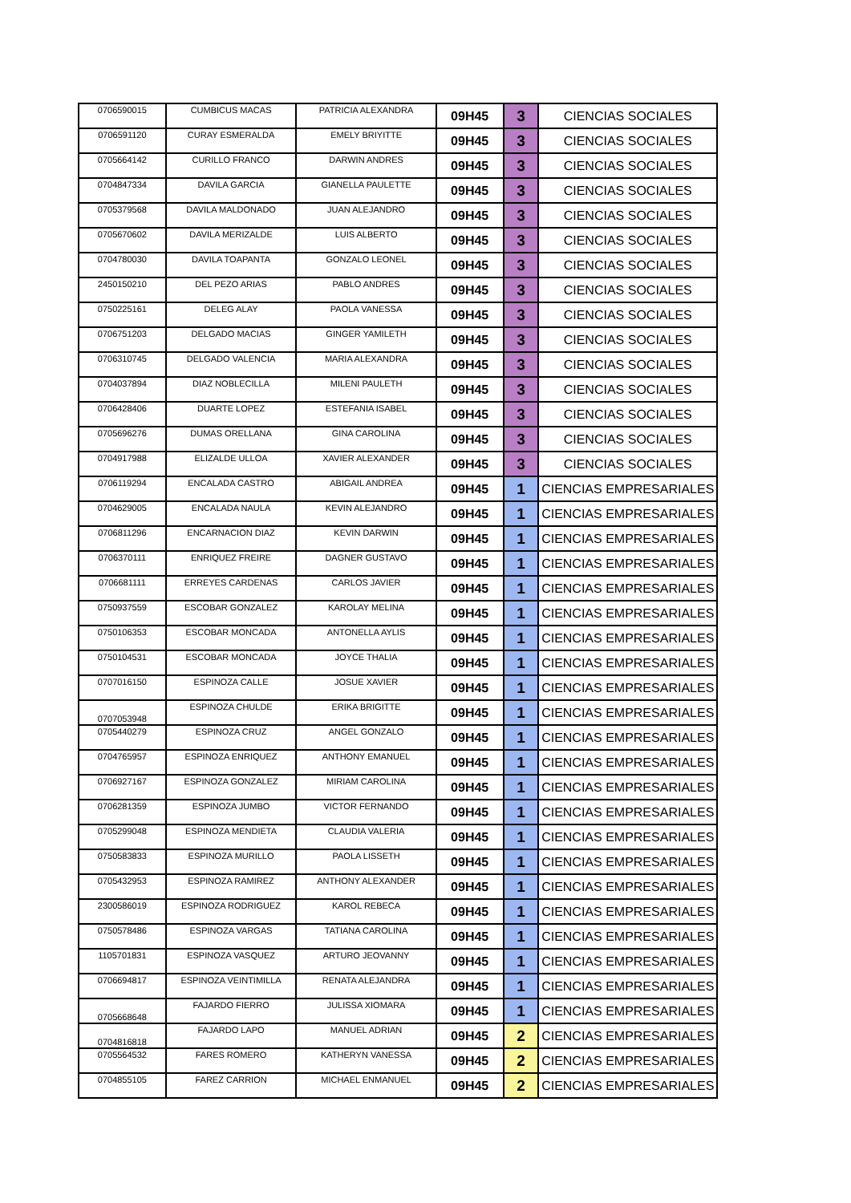| 0706590015 | CUMBICUS MACAS | PATRICIA ALEXANDRA | 09H45 | 3 | CIENCIAS SOCIALES |
| 0706591120 | CURAY ESMERALDA | EMELY BRIYITTE | 09H45 | 3 | CIENCIAS SOCIALES |
| 0705664142 | CURILLO FRANCO | DARWIN ANDRES | 09H45 | 3 | CIENCIAS SOCIALES |
| 0704847334 | DAVILA GARCIA | GIANELLA PAULETTE | 09H45 | 3 | CIENCIAS SOCIALES |
| 0705379568 | DAVILA MALDONADO | JUAN ALEJANDRO | 09H45 | 3 | CIENCIAS SOCIALES |
| 0705670602 | DAVILA MERIZALDE | LUIS ALBERTO | 09H45 | 3 | CIENCIAS SOCIALES |
| 0704780030 | DAVILA TOAPANTA | GONZALO LEONEL | 09H45 | 3 | CIENCIAS SOCIALES |
| 2450150210 | DEL PEZO ARIAS | PABLO ANDRES | 09H45 | 3 | CIENCIAS SOCIALES |
| 0750225161 | DELEG ALAY | PAOLA VANESSA | 09H45 | 3 | CIENCIAS SOCIALES |
| 0706751203 | DELGADO MACIAS | GINGER YAMILETH | 09H45 | 3 | CIENCIAS SOCIALES |
| 0706310745 | DELGADO VALENCIA | MARIA ALEXANDRA | 09H45 | 3 | CIENCIAS SOCIALES |
| 0704037894 | DIAZ NOBLECILLA | MILENI PAULETH | 09H45 | 3 | CIENCIAS SOCIALES |
| 0706428406 | DUARTE LOPEZ | ESTEFANIA ISABEL | 09H45 | 3 | CIENCIAS SOCIALES |
| 0705696276 | DUMAS ORELLANA | GINA CAROLINA | 09H45 | 3 | CIENCIAS SOCIALES |
| 0704917988 | ELIZALDE ULLOA | XAVIER ALEXANDER | 09H45 | 3 | CIENCIAS SOCIALES |
| 0706119294 | ENCALADA CASTRO | ABIGAIL ANDREA | 09H45 | 1 | CIENCIAS EMPRESARIALES |
| 0704629005 | ENCALADA NAULA | KEVIN ALEJANDRO | 09H45 | 1 | CIENCIAS EMPRESARIALES |
| 0706811296 | ENCARNACION DIAZ | KEVIN DARWIN | 09H45 | 1 | CIENCIAS EMPRESARIALES |
| 0706370111 | ENRIQUEZ FREIRE | DAGNER GUSTAVO | 09H45 | 1 | CIENCIAS EMPRESARIALES |
| 0706681111 | ERREYES CARDENAS | CARLOS JAVIER | 09H45 | 1 | CIENCIAS EMPRESARIALES |
| 0750937559 | ESCOBAR GONZALEZ | KAROLAY MELINA | 09H45 | 1 | CIENCIAS EMPRESARIALES |
| 0750106353 | ESCOBAR MONCADA | ANTONELLA AYLIS | 09H45 | 1 | CIENCIAS EMPRESARIALES |
| 0750104531 | ESCOBAR MONCADA | JOYCE THALIA | 09H45 | 1 | CIENCIAS EMPRESARIALES |
| 0707016150 | ESPINOZA CALLE | JOSUE XAVIER | 09H45 | 1 | CIENCIAS EMPRESARIALES |
| 0707053948 | ESPINOZA CHULDE | ERIKA BRIGITTE | 09H45 | 1 | CIENCIAS EMPRESARIALES |
| 0705440279 | ESPINOZA CRUZ | ANGEL GONZALO | 09H45 | 1 | CIENCIAS EMPRESARIALES |
| 0704765957 | ESPINOZA ENRIQUEZ | ANTHONY EMANUEL | 09H45 | 1 | CIENCIAS EMPRESARIALES |
| 0706927167 | ESPINOZA GONZALEZ | MIRIAM CAROLINA | 09H45 | 1 | CIENCIAS EMPRESARIALES |
| 0706281359 | ESPINOZA JUMBO | VICTOR FERNANDO | 09H45 | 1 | CIENCIAS EMPRESARIALES |
| 0705299048 | ESPINOZA MENDIETA | CLAUDIA VALERIA | 09H45 | 1 | CIENCIAS EMPRESARIALES |
| 0750583833 | ESPINOZA MURILLO | PAOLA LISSETH | 09H45 | 1 | CIENCIAS EMPRESARIALES |
| 0705432953 | ESPINOZA RAMIREZ | ANTHONY ALEXANDER | 09H45 | 1 | CIENCIAS EMPRESARIALES |
| 2300586019 | ESPINOZA RODRIGUEZ | KAROL REBECA | 09H45 | 1 | CIENCIAS EMPRESARIALES |
| 0750578486 | ESPINOZA VARGAS | TATIANA CAROLINA | 09H45 | 1 | CIENCIAS EMPRESARIALES |
| 1105701831 | ESPINOZA VASQUEZ | ARTURO JEOVANNY | 09H45 | 1 | CIENCIAS EMPRESARIALES |
| 0706694817 | ESPINOZA VEINTIMILLA | RENATA ALEJANDRA | 09H45 | 1 | CIENCIAS EMPRESARIALES |
| 0705668648 | FAJARDO FIERRO | JULISSA XIOMARA | 09H45 | 1 | CIENCIAS EMPRESARIALES |
| 0704816818 | FAJARDO LAPO | MANUEL ADRIAN | 09H45 | 2 | CIENCIAS EMPRESARIALES |
| 0705564532 | FARES ROMERO | KATHERYN VANESSA | 09H45 | 2 | CIENCIAS EMPRESARIALES |
| 0704855105 | FAREZ CARRION | MICHAEL ENMANUEL | 09H45 | 2 | CIENCIAS EMPRESARIALES |